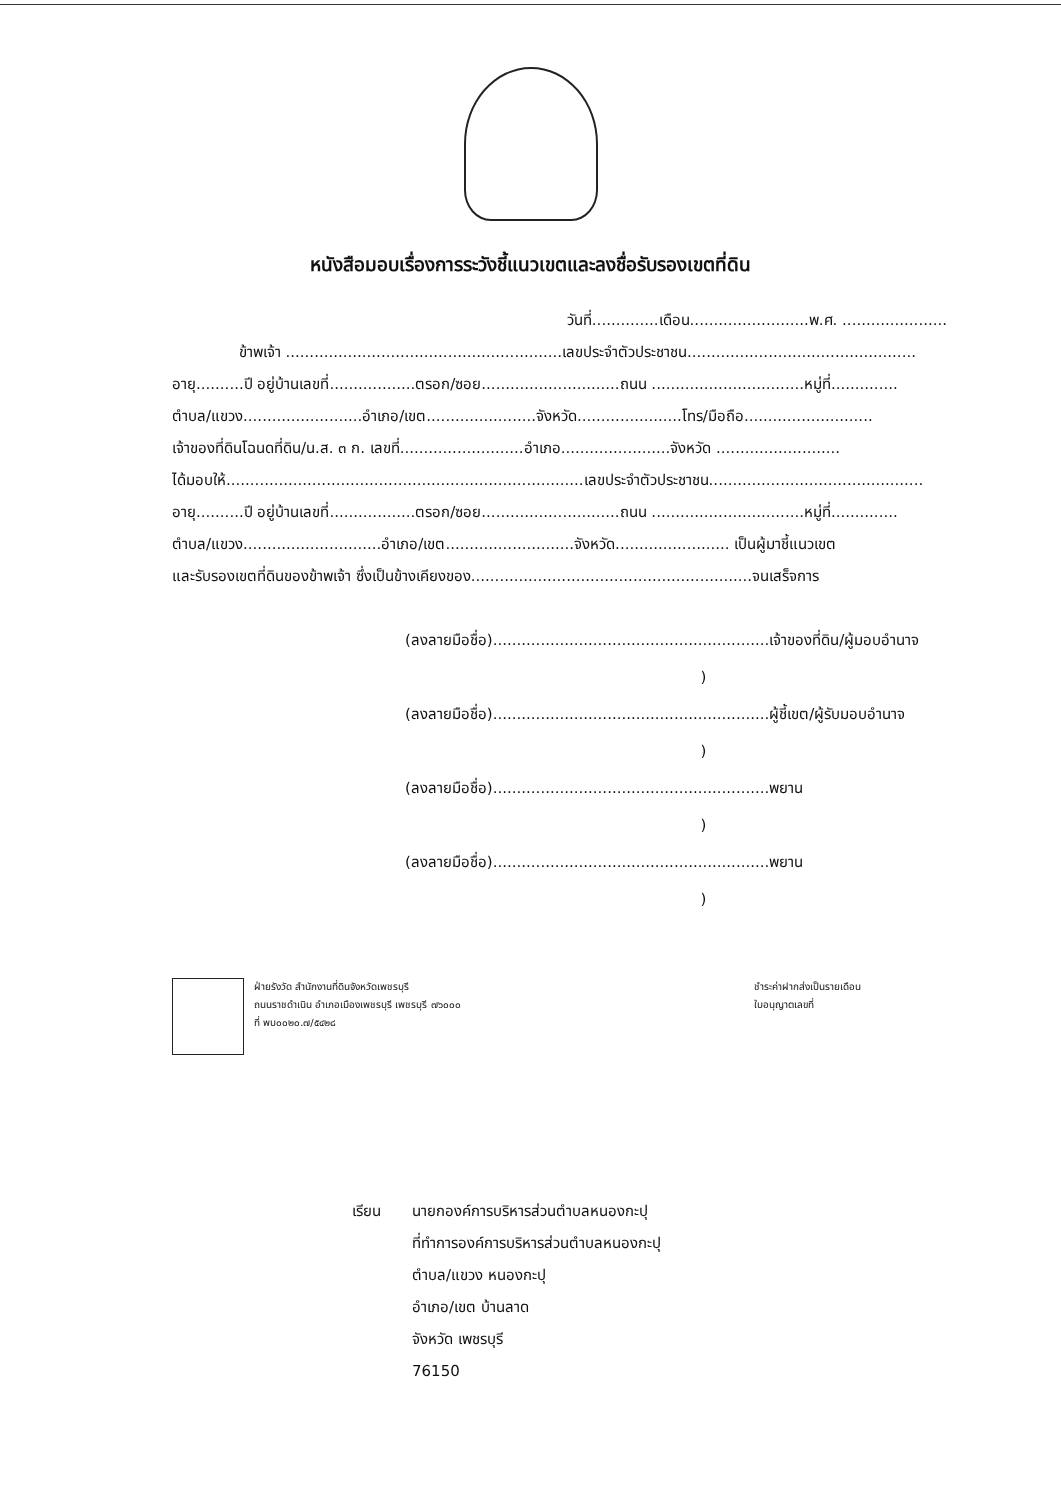หนังสือมอบเรื่องการระวังชี้แนวเขตและลงชื่อรับรองเขตที่ดิน
วันที่..............เดือน.........................พ.ศ. ......................
ข้าพเจ้า ..........................................................เลขประจำตัวประชาชน................................................
อายุ..........ปี อยู่บ้านเลขที่..................ตรอก/ซอย.............................ถนน ................................หมู่ที่..............
ตำบล/แขวง.........................อำเภอ/เขต.......................จังหวัด......................โทร/มือถือ...........................
เจ้าของที่ดินโฉนดที่ดิน/น.ส. ๓ ก. เลขที่..........................อำเภอ.......................จังหวัด ..........................
ได้มอบให้...........................................................................เลขประจำตัวประชาชน.............................................
อายุ..........ปี อยู่บ้านเลขที่..................ตรอก/ซอย.............................ถนน ................................หมู่ที่..............
ตำบล/แขวง.............................อำเภอ/เขต...........................จังหวัด........................ เป็นผู้มาชี้แนวเขต
และรับรองเขตที่ดินของข้าพเจ้า ซึ่งเป็นข้างเคียงของ...........................................................จนเสร็จการ
(ลงลายมือชื่อ)..........................................................เจ้าของที่ดิน/ผู้มอบอำนาจ
)
(ลงลายมือชื่อ)..........................................................ผู้ชี้เขต/ผู้รับมอบอำนาจ
)
(ลงลายมือชื่อ)..........................................................พยาน
)
(ลงลายมือชื่อ)..........................................................พยาน
)
ฝ่ายรังวัด สำนักงานที่ดินจังหวัดเพชรบุรี
ถนนราชดำเนิน อำเภอเมืองเพชรบุรี เพชรบุรี ๗๖๐๐๐
ที่ พบ๐๐๒๐.๗/๕๔๒๘
ชำระค่าฝากส่งเป็นรายเดือน
ใบอนุญาตเลขที่
เรียน นายกองค์การบริหารส่วนตำบลหนองกะปุ
ที่ทำการองค์การบริหารส่วนตำบลหนองกะปุ
ตำบล/แขวง หนองกะปุ
อำเภอ/เขต บ้านลาด
จังหวัด เพชรบุรี
76150